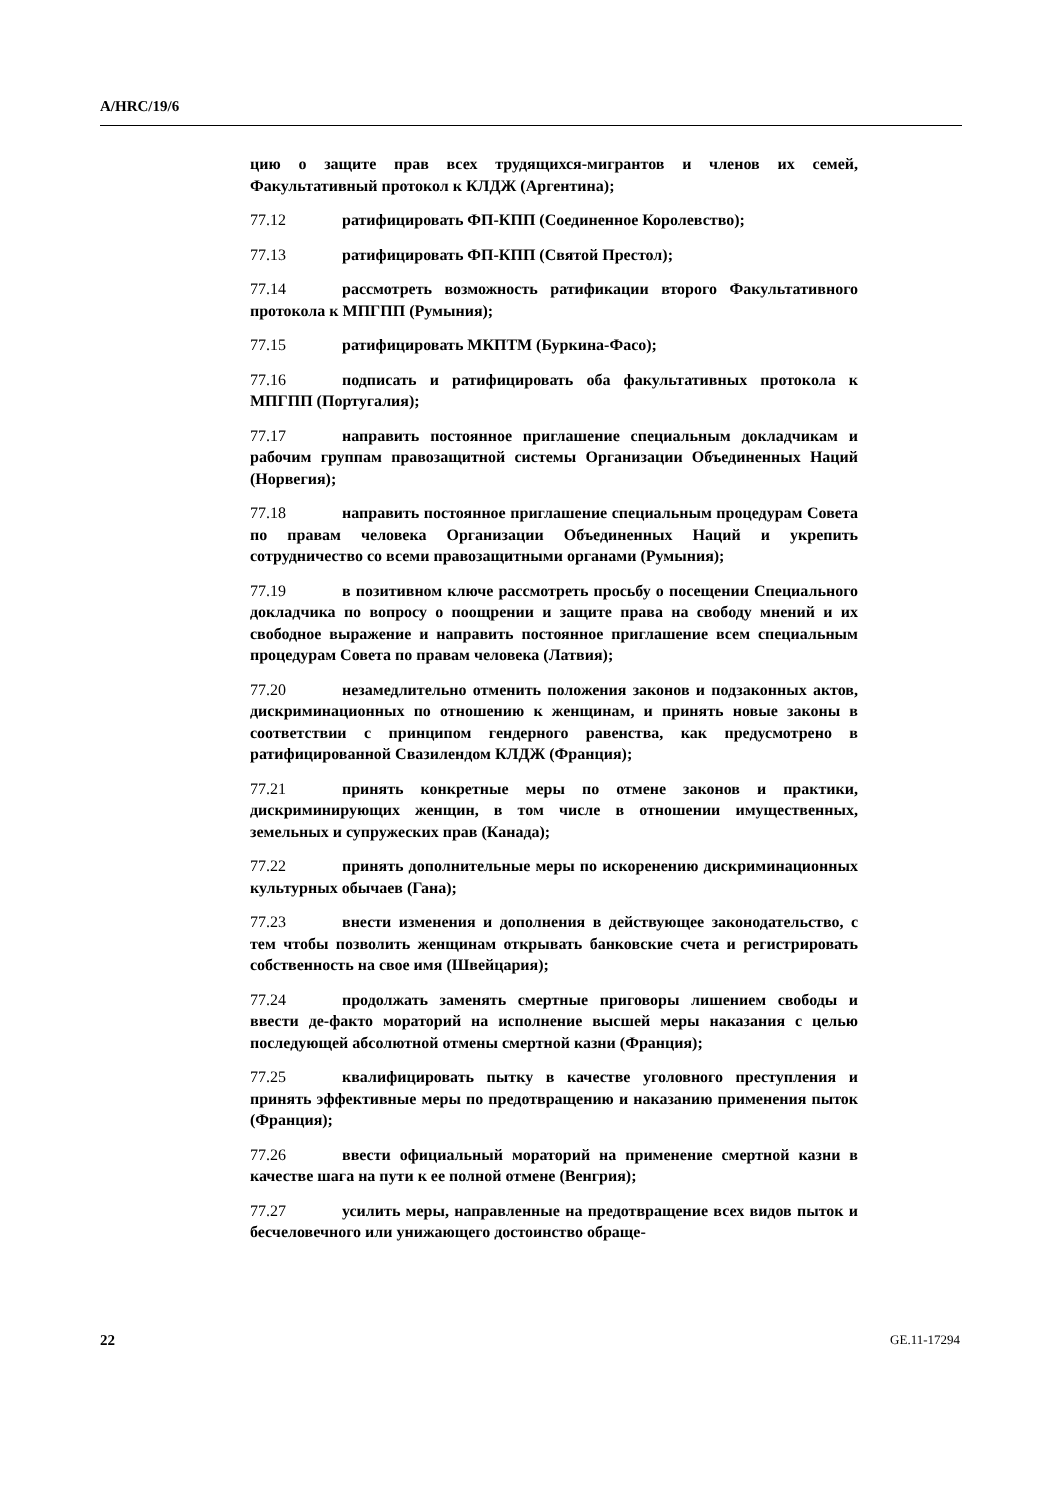A/HRC/19/6
цию о защите прав всех трудящихся-мигрантов и членов их семей, Факультативный протокол к КЛДЖ (Аргентина);
77.12 ратифицировать ФП-КПП (Соединенное Королевство);
77.13 ратифицировать ФП-КПП (Святой Престол);
77.14 рассмотреть возможность ратификации второго Факультативного протокола к МПГПП (Румыния);
77.15 ратифицировать МКПТМ (Буркина-Фасо);
77.16 подписать и ратифицировать оба факультативных протокола к МПГПП (Португалия);
77.17 направить постоянное приглашение специальным докладчикам и рабочим группам правозащитной системы Организации Объединенных Наций (Норвегия);
77.18 направить постоянное приглашение специальным процедурам Совета по правам человека Организации Объединенных Наций и укрепить сотрудничество со всеми правозащитными органами (Румыния);
77.19 в позитивном ключе рассмотреть просьбу о посещении Специального докладчика по вопросу о поощрении и защите права на свободу мнений и их свободное выражение и направить постоянное приглашение всем специальным процедурам Совета по правам человека (Латвия);
77.20 незамедлительно отменить положения законов и подзаконных актов, дискриминационных по отношению к женщинам, и принять новые законы в соответствии с принципом гендерного равенства, как предусмотрено в ратифицированной Свазилендом КЛДЖ (Франция);
77.21 принять конкретные меры по отмене законов и практики, дискриминирующих женщин, в том числе в отношении имущественных, земельных и супружеских прав (Канада);
77.22 принять дополнительные меры по искоренению дискриминационных культурных обычаев (Гана);
77.23 внести изменения и дополнения в действующее законодательство, с тем чтобы позволить женщинам открывать банковские счета и регистрировать собственность на свое имя (Швейцария);
77.24 продолжать заменять смертные приговоры лишением свободы и ввести де-факто мораторий на исполнение высшей меры наказания с целью последующей абсолютной отмены смертной казни (Франция);
77.25 квалифицировать пытку в качестве уголовного преступления и принять эффективные меры по предотвращению и наказанию применения пыток (Франция);
77.26 ввести официальный мораторий на применение смертной казни в качестве шага на пути к ее полной отмене (Венгрия);
77.27 усилить меры, направленные на предотвращение всех видов пыток и бесчеловечного или унижающего достоинство обраще-
22 GE.11-17294